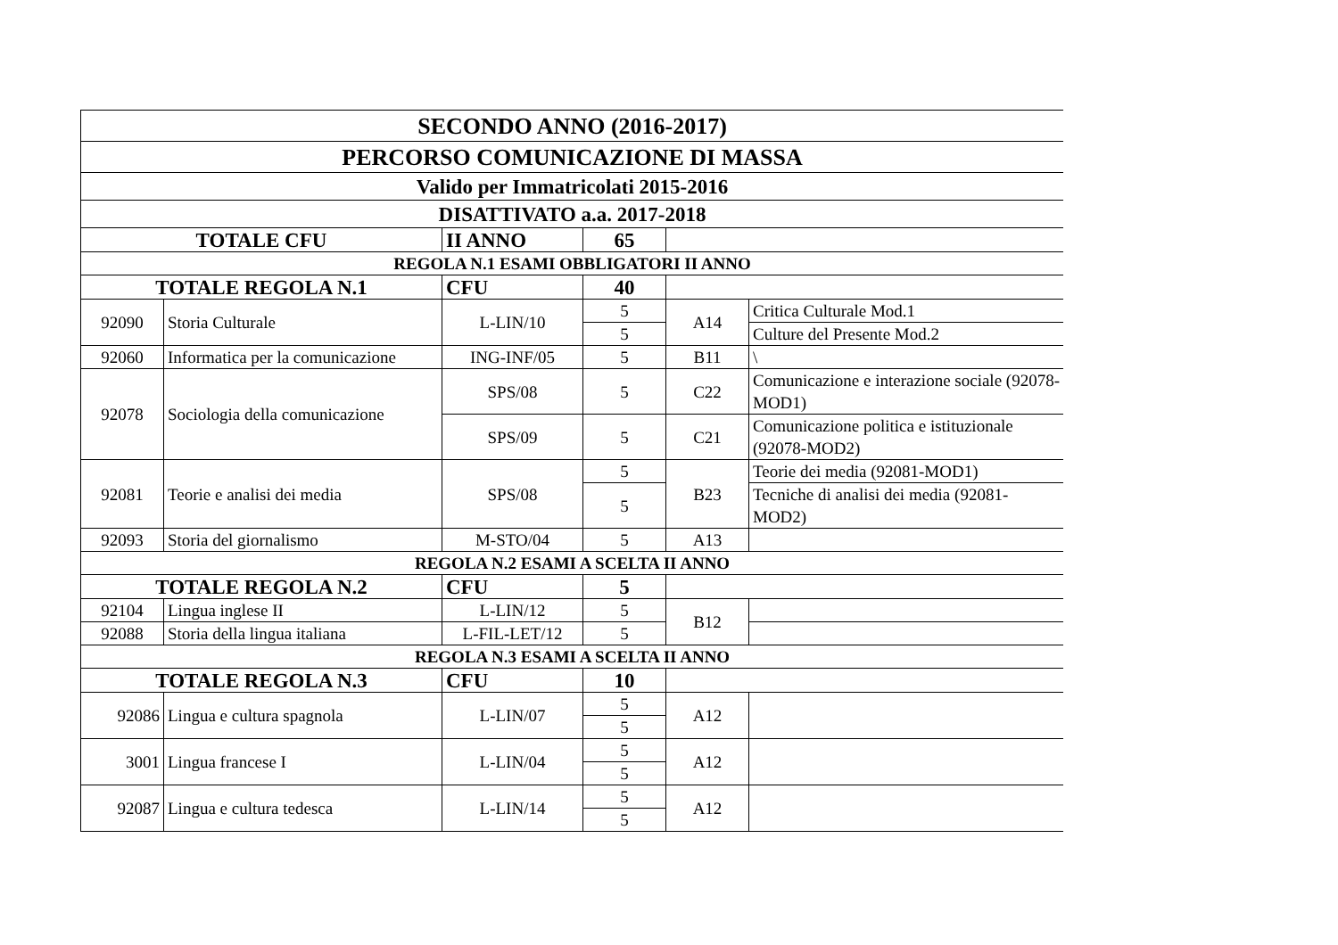| SECONDO ANNO (2016-2017) | | | | | |
| PERCORSO COMUNICAZIONE DI MASSA | | | | | |
| Valido per Immatricolati 2015-2016 | | | | | |
| DISATTIVATO a.a. 2017-2018 | | | | | |
| TOTALE CFU | | II ANNO | 65 | | |
| REGOLA N.1 ESAMI OBBLIGATORI II ANNO | | | | | |
| TOTALE REGOLA N.1 | | CFU | 40 | | |
| 92090 | Storia Culturale | L-LIN/10 | 5 | A14 | Critica Culturale Mod.1 |
| | | | 5 | | Culture del Presente Mod.2 |
| 92060 | Informatica per la comunicazione | ING-INF/05 | 5 | B11 | \ |
| 92078 | Sociologia della comunicazione | SPS/08 | 5 | C22 | Comunicazione e interazione sociale (92078-MOD1) |
| | | SPS/09 | 5 | C21 | Comunicazione politica e istituzionale (92078-MOD2) |
| 92081 | Teorie e analisi dei media | SPS/08 | 5 | B23 | Teorie dei media (92081-MOD1) |
| | | | 5 | | Tecniche di analisi dei media (92081-MOD2) |
| 92093 | Storia del giornalismo | M-STO/04 | 5 | A13 | |
| REGOLA N.2 ESAMI A SCELTA II ANNO | | | | | |
| TOTALE REGOLA N.2 | | CFU | 5 | | |
| 92104 | Lingua inglese II | L-LIN/12 | 5 | B12 | |
| 92088 | Storia della lingua italiana | L-FIL-LET/12 | 5 | | |
| REGOLA N.3 ESAMI A SCELTA II ANNO | | | | | |
| TOTALE REGOLA N.3 | | CFU | 10 | | |
| 92086 | Lingua e cultura spagnola | L-LIN/07 | 5 | A12 | |
| | | | 5 | | |
| 3001 | Lingua francese I | L-LIN/04 | 5 | A12 | |
| | | | 5 | | |
| 92087 | Lingua e cultura tedesca | L-LIN/14 | 5 | A12 | |
| | | | 5 | | |